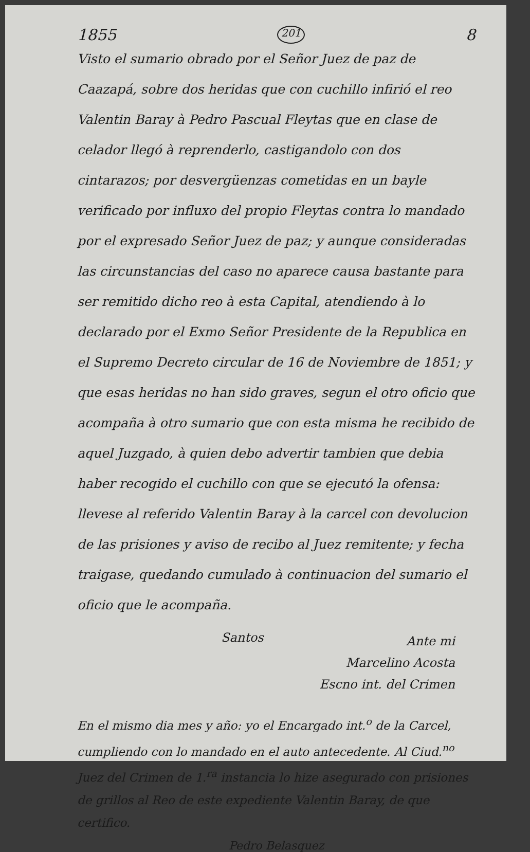1855 201 8
Visto el sumario obrado por el Señor Juez de paz de Caazapá, sobre dos heridas que con cuchillo infirió el reo Valentin Baray à Pedro Pascual Fleytas que en clase de celador llegó à reprenderlo, castigandolo con dos cintarazos; por desvergüenzas cometidas en un bayle verificado por influxo del propio Fleytas contra lo mandado por el expresado Señor Juez de paz; y aunque consideradas las circunstancias del caso no aparece causa bastante para ser remitido dicho reo à esta Capital, atendiendo à lo declarado por el Exmo Señor Presidente de la Republica en el Supremo Decreto circular de 16 de Noviembre de 1851; y que esas heridas no han sido graves, segun el otro oficio que acompaña à otro sumario que con esta misma he recibido de aquel Juzgado, à quien debo advertir tambien que debia haber recogido el cuchillo con que se ejecutó la ofensa: llevese al referido Valentin Baray à la carcel con devolucion de las prisiones y aviso de recibo al Juez remitente; y fecha traigase, quedando cumulado à continuacion del sumario el oficio que le acompaña.
Santos
Ante mi
Marcelino Acosta
Escno int. del Crimen
En el mismo dia mes y año: yo el Encargado int.<sup>o</sup> de la Carcel, cumpliendo con lo mandado en el auto antecedente. Al Ciud.<sup>no</sup> Juez del Crimen de 1.<sup>ra</sup> instancia lo hize asegurado con prisiones de grillos al Reo de este expediente Valentin Baray, de que certifico.
Pedro Belasquez